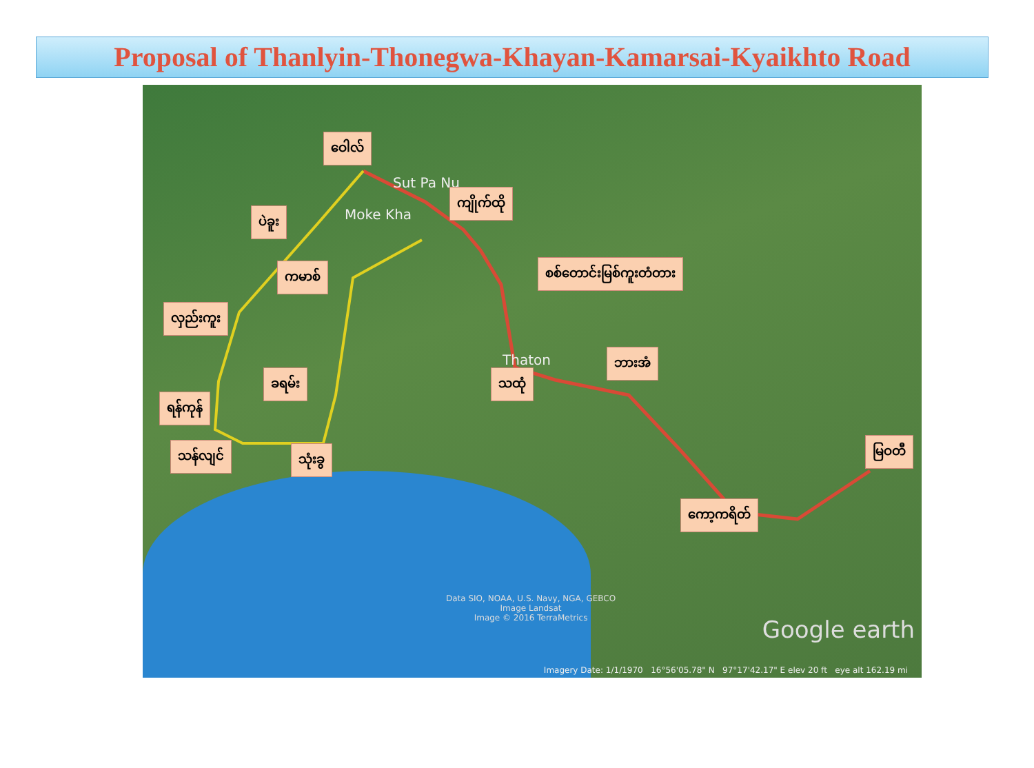Proposal of Thanlyin-Thonegwa-Khayan-Kamarsai-Kyaikhto Road
Sut Pa Nu
Moke Kha
Thaton
ဝေါလ်
ကျိုက်ထို
ပဲခူး
ကမာစ် စစ်တောင်းမြစ်ကူးတံတား
လှည်းကူး
ခရမ်း သထုံ
ဘားအံ
ရန်ကုန်
သန်လျင် သုံးခွ
မြဝတီ
ကော့ကရိတ်
Data SIO, NOAA, U.S. Navy, NGA, GEBCO
Image Landsat
Image © 2016 TerraMetrics
Google earth
Imagery Date: 1/1/1970 16°56'05.78" N 97°17'42.17" E elev 20 ft eye alt 162.19 mi